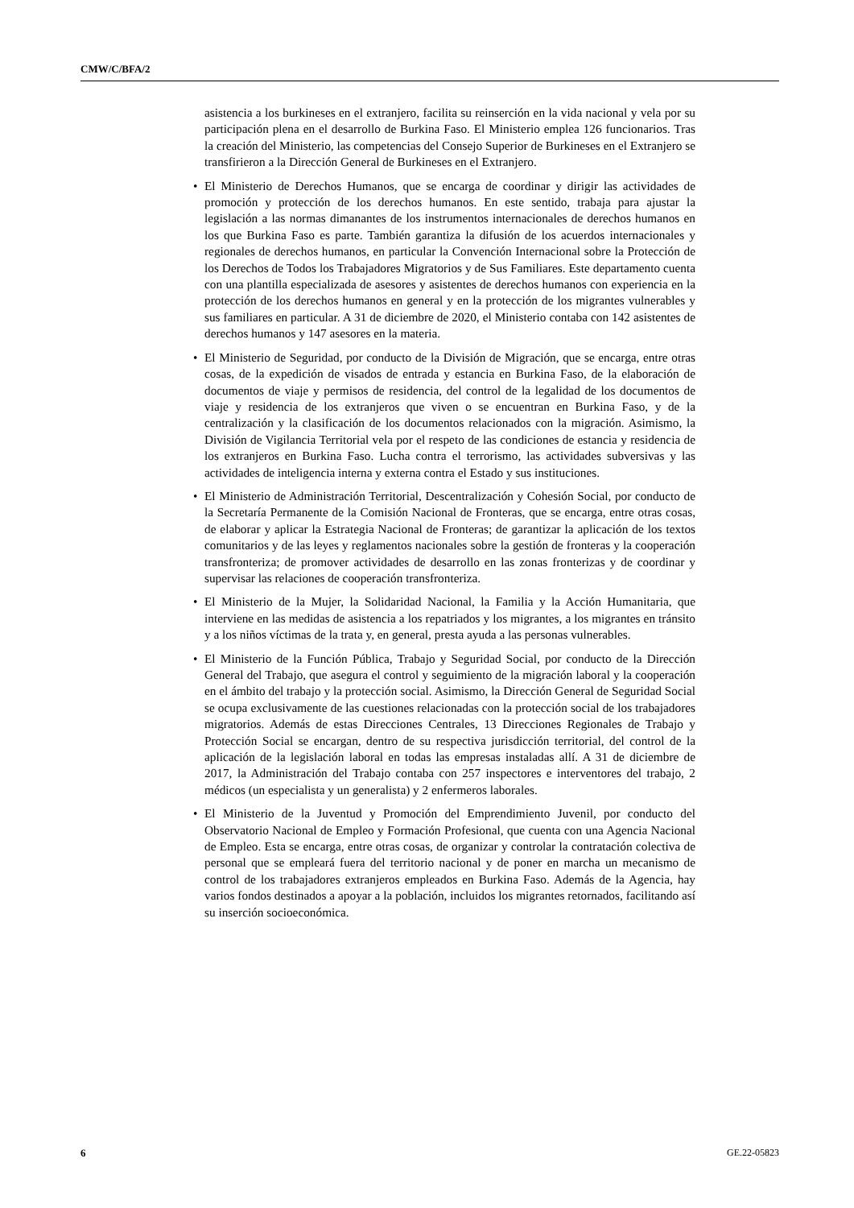CMW/C/BFA/2
asistencia a los burkineses en el extranjero, facilita su reinserción en la vida nacional y vela por su participación plena en el desarrollo de Burkina Faso. El Ministerio emplea 126 funcionarios. Tras la creación del Ministerio, las competencias del Consejo Superior de Burkineses en el Extranjero se transfirieron a la Dirección General de Burkineses en el Extranjero.
• El Ministerio de Derechos Humanos, que se encarga de coordinar y dirigir las actividades de promoción y protección de los derechos humanos. En este sentido, trabaja para ajustar la legislación a las normas dimanantes de los instrumentos internacionales de derechos humanos en los que Burkina Faso es parte. También garantiza la difusión de los acuerdos internacionales y regionales de derechos humanos, en particular la Convención Internacional sobre la Protección de los Derechos de Todos los Trabajadores Migratorios y de Sus Familiares. Este departamento cuenta con una plantilla especializada de asesores y asistentes de derechos humanos con experiencia en la protección de los derechos humanos en general y en la protección de los migrantes vulnerables y sus familiares en particular. A 31 de diciembre de 2020, el Ministerio contaba con 142 asistentes de derechos humanos y 147 asesores en la materia.
• El Ministerio de Seguridad, por conducto de la División de Migración, que se encarga, entre otras cosas, de la expedición de visados de entrada y estancia en Burkina Faso, de la elaboración de documentos de viaje y permisos de residencia, del control de la legalidad de los documentos de viaje y residencia de los extranjeros que viven o se encuentran en Burkina Faso, y de la centralización y la clasificación de los documentos relacionados con la migración. Asimismo, la División de Vigilancia Territorial vela por el respeto de las condiciones de estancia y residencia de los extranjeros en Burkina Faso. Lucha contra el terrorismo, las actividades subversivas y las actividades de inteligencia interna y externa contra el Estado y sus instituciones.
• El Ministerio de Administración Territorial, Descentralización y Cohesión Social, por conducto de la Secretaría Permanente de la Comisión Nacional de Fronteras, que se encarga, entre otras cosas, de elaborar y aplicar la Estrategia Nacional de Fronteras; de garantizar la aplicación de los textos comunitarios y de las leyes y reglamentos nacionales sobre la gestión de fronteras y la cooperación transfronteriza; de promover actividades de desarrollo en las zonas fronterizas y de coordinar y supervisar las relaciones de cooperación transfronteriza.
• El Ministerio de la Mujer, la Solidaridad Nacional, la Familia y la Acción Humanitaria, que interviene en las medidas de asistencia a los repatriados y los migrantes, a los migrantes en tránsito y a los niños víctimas de la trata y, en general, presta ayuda a las personas vulnerables.
• El Ministerio de la Función Pública, Trabajo y Seguridad Social, por conducto de la Dirección General del Trabajo, que asegura el control y seguimiento de la migración laboral y la cooperación en el ámbito del trabajo y la protección social. Asimismo, la Dirección General de Seguridad Social se ocupa exclusivamente de las cuestiones relacionadas con la protección social de los trabajadores migratorios. Además de estas Direcciones Centrales, 13 Direcciones Regionales de Trabajo y Protección Social se encargan, dentro de su respectiva jurisdicción territorial, del control de la aplicación de la legislación laboral en todas las empresas instaladas allí. A 31 de diciembre de 2017, la Administración del Trabajo contaba con 257 inspectores e interventores del trabajo, 2 médicos (un especialista y un generalista) y 2 enfermeros laborales.
• El Ministerio de la Juventud y Promoción del Emprendimiento Juvenil, por conducto del Observatorio Nacional de Empleo y Formación Profesional, que cuenta con una Agencia Nacional de Empleo. Esta se encarga, entre otras cosas, de organizar y controlar la contratación colectiva de personal que se empleará fuera del territorio nacional y de poner en marcha un mecanismo de control de los trabajadores extranjeros empleados en Burkina Faso. Además de la Agencia, hay varios fondos destinados a apoyar a la población, incluidos los migrantes retornados, facilitando así su inserción socioeconómica.
6 GE.22-05823